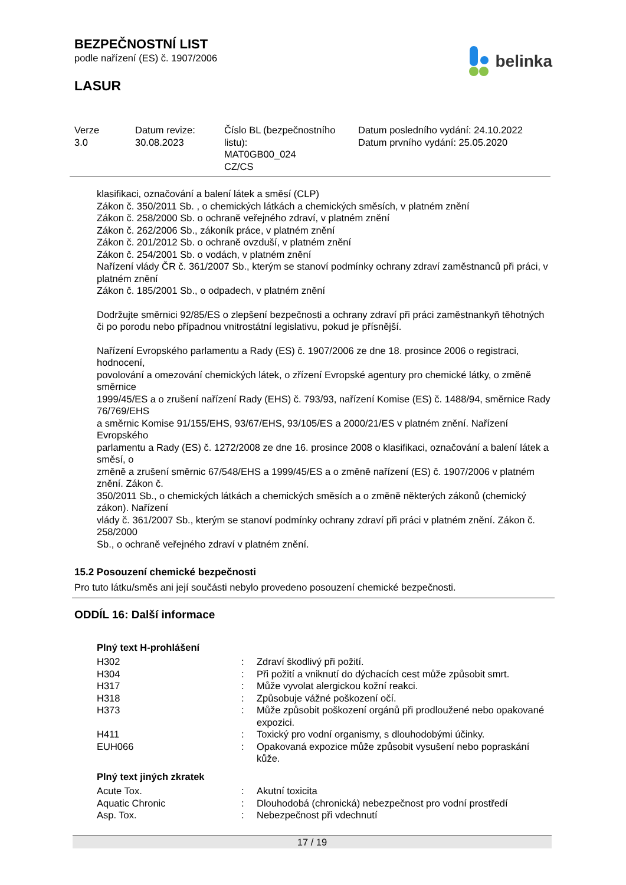BEZPEČNOSTNÍ LIST
podle nařízení (ES) č. 1907/2006
LASUR
belinka
| Verze 3.0 | Datum revize: 30.08.2023 | Číslo BL (bezpečnostního listu): MAT0GB00_024 CZ/CS | Datum posledního vydání: 24.10.2022 Datum prvního vydání: 25.05.2020 |
klasifikaci, označování a balení látek a směsí (CLP)
Zákon č. 350/2011 Sb. , o chemických látkách a chemických směsích, v platném znění
Zákon č. 258/2000 Sb. o ochraně veřejného zdraví, v platném znění
Zákon č. 262/2006 Sb., zákoník práce, v platném znění
Zákon č. 201/2012 Sb. o ochraně ovzduší, v platném znění
Zákon č. 254/2001 Sb. o vodách, v platném znění
Nařízení vlády ČR č. 361/2007 Sb., kterým se stanoví podmínky ochrany zdraví zaměstnanců při práci, v platném znění
Zákon č. 185/2001 Sb., o odpadech, v platném znění
Dodržujte směrnici 92/85/ES o zlepšení bezpečnosti a ochrany zdraví při práci zaměstnankyň těhotných či po porodu nebo případnou vnitrostátní legislativu, pokud je přísnější.
Nařízení Evropského parlamentu a Rady (ES) č. 1907/2006 ze dne 18. prosince 2006 o registraci, hodnocení,
povolování a omezování chemických látek, o zřízení Evropské agentury pro chemické látky, o změně směrnice
1999/45/ES a o zrušení nařízení Rady (EHS) č. 793/93, nařízení Komise (ES) č. 1488/94, směrnice Rady 76/769/EHS
a směrnic Komise 91/155/EHS, 93/67/EHS, 93/105/ES a 2000/21/ES v platném znění. Nařízení Evropského
parlamentu a Rady (ES) č. 1272/2008 ze dne 16. prosince 2008 o klasifikaci, označování a balení látek a směsí, o
změně a zrušení směrnic 67/548/EHS a 1999/45/ES a o změně nařízení (ES) č. 1907/2006 v platném znění. Zákon č.
350/2011 Sb., o chemických látkách a chemických směsích a o změně některých zákonů (chemický zákon). Nařízení
vlády č. 361/2007 Sb., kterým se stanoví podmínky ochrany zdraví při práci v platném znění. Zákon č. 258/2000
Sb., o ochraně veřejného zdraví v platném znění.
15.2 Posouzení chemické bezpečnosti
Pro tuto látku/směs ani její součásti nebylo provedeno posouzení chemické bezpečnosti.
ODDÍL 16: Další informace
Plný text H-prohlášení
| H302 | : | Zdraví škodlivý při požití. |
| H304 | : | Při požití a vniknutí do dýchacích cest může způsobit smrt. |
| H317 | : | Může vyvolat alergickou kožní reakci. |
| H318 | : | Způsobuje vážné poškození očí. |
| H373 | : | Může způsobit poškození orgánů při prodloužené nebo opakované expozici. |
| H411 | : | Toxický pro vodní organismy, s dlouhodobými účinky. |
| EUH066 | : | Opakovaná expozice může způsobit vysušení nebo popraskání kůže. |
Plný text jiných zkratek
| Acute Tox. | : | Akutní toxicita |
| Aquatic Chronic | : | Dlouhodobá (chronická) nebezpečnost pro vodní prostředí |
| Asp. Tox. | : | Nebezpečnost při vdechnutí |
17 / 19